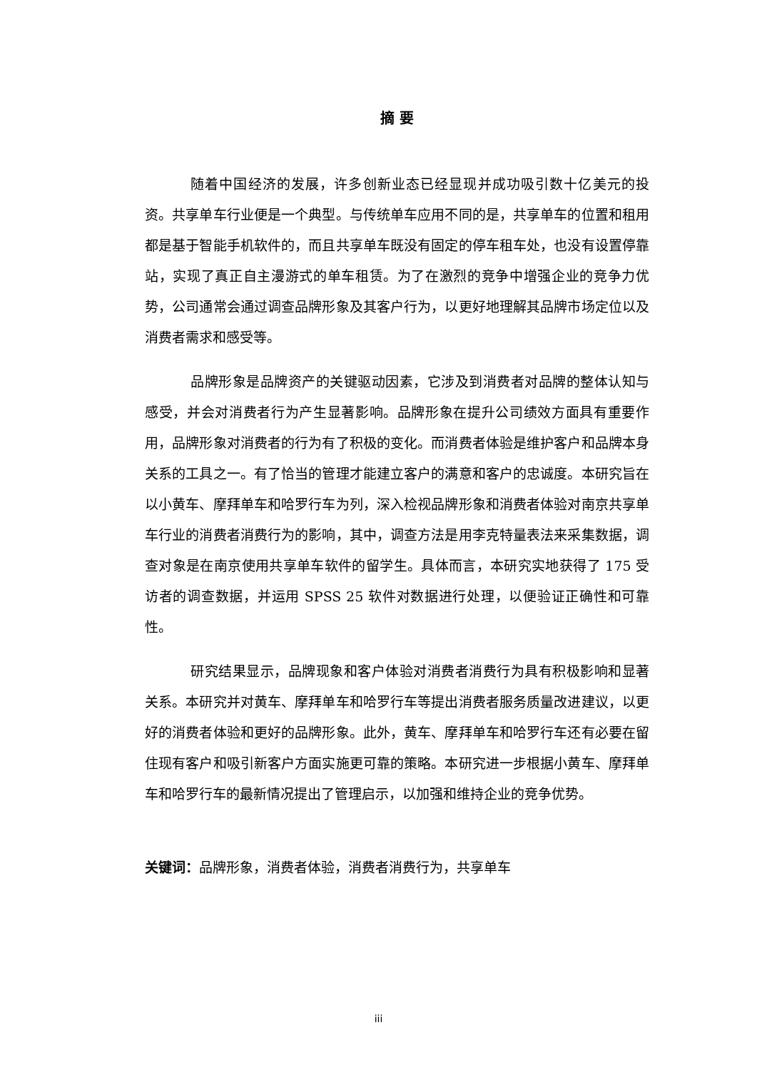摘 要
随着中国经济的发展，许多创新业态已经显现并成功吸引数十亿美元的投资。共享单车行业便是一个典型。与传统单车应用不同的是，共享单车的位置和租用都是基于智能手机软件的，而且共享单车既没有固定的停车租车处，也没有设置停靠站，实现了真正自主漫游式的单车租赁。为了在激烈的竞争中增强企业的竞争力优势，公司通常会通过调查品牌形象及其客户行为，以更好地理解其品牌市场定位以及消费者需求和感受等。
品牌形象是品牌资产的关键驱动因素，它涉及到消费者对品牌的整体认知与感受，并会对消费者行为产生显著影响。品牌形象在提升公司绩效方面具有重要作用，品牌形象对消费者的行为有了积极的变化。而消费者体验是维护客户和品牌本身关系的工具之一。有了恰当的管理才能建立客户的满意和客户的忠诚度。本研究旨在以小黄车、摩拜单车和哈罗行车为列，深入检视品牌形象和消费者体验对南京共享单车行业的消费者消费行为的影响，其中，调查方法是用李克特量表法来采集数据，调查对象是在南京使用共享单车软件的留学生。具体而言，本研究实地获得了 175 受访者的调查数据，并运用 SPSS 25 软件对数据进行处理，以便验证正确性和可靠性。
研究结果显示，品牌现象和客户体验对消费者消费行为具有积极影响和显著关系。本研究并对黄车、摩拜单车和哈罗行车等提出消费者服务质量改进建议，以更好的消费者体验和更好的品牌形象。此外，黄车、摩拜单车和哈罗行车还有必要在留住现有客户和吸引新客户方面实施更可靠的策略。本研究进一步根据小黄车、摩拜单车和哈罗行车的最新情况提出了管理启示，以加强和维持企业的竞争优势。
关键词：品牌形象，消费者体验，消费者消费行为，共享单车
iii